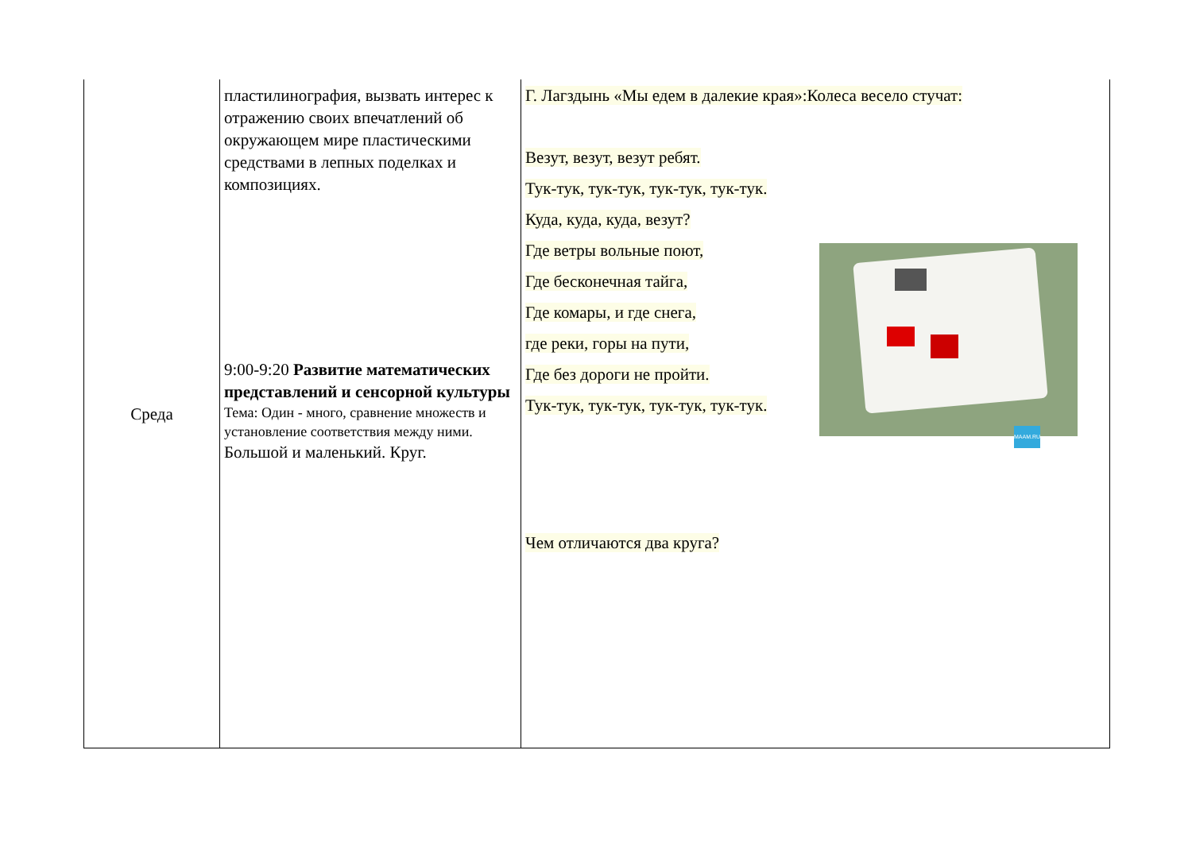| Среда | пластилинография, вызвать интерес к отражению своих впечатлений об окружающем мире пластическими средствами в лепных поделках и композициях. 9:00-9:20 Развитие математических представлений и сенсорной культуры Тема: Один - много, сравнение множеств и установление соответствия между ними. Большой и маленький. Круг. | Г. Лагздынь «Мы едем в далекие края»:Колеса весело стучат: Везут, везут, везут ребят. Тук-тук, тук-тук, тук-тук, тук-тук. Куда, куда, куда, везут? Где ветры вольные поют, Где бесконечная тайга, Где комары, и где снега, где реки, горы на пути, Где без дороги не пройти. Тук-тук, тук-тук, тук-тук, тук-тук. MAAM.RU Чем отличаются два круга? |